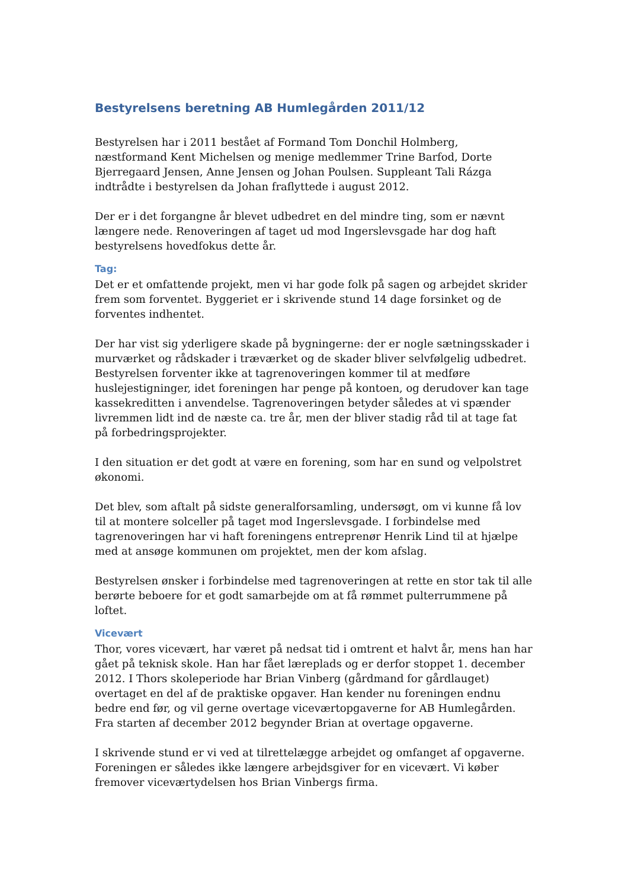Bestyrelsens beretning AB Humlegården 2011/12
Bestyrelsen har i 2011 bestået af Formand Tom Donchil Holmberg, næstformand Kent Michelsen og menige medlemmer Trine Barfod, Dorte Bjerregaard Jensen, Anne Jensen og Johan Poulsen. Suppleant Tali Rázga indtrådte i bestyrelsen da Johan fraflyttede i august 2012.
Der er i det forgangne år blevet udbedret en del mindre ting, som er nævnt længere nede. Renoveringen af taget ud mod Ingerslevsgade har dog haft bestyrelsens hovedfokus dette år.
Tag:
Det er et omfattende projekt, men vi har gode folk på sagen og arbejdet skrider frem som forventet. Byggeriet er i skrivende stund 14 dage forsinket og de forventes indhentet.
Der har vist sig yderligere skade på bygningerne: der er nogle sætningsskader i murværket og rådskader i træværket og de skader bliver selvfølgelig udbedret. Bestyrelsen forventer ikke at tagrenoveringen kommer til at medføre huslejestigninger, idet foreningen har penge på kontoen, og derudover kan tage kassekreditten i anvendelse. Tagrenoveringen betyder således at vi spænder livremmen lidt ind de næste ca. tre år, men der bliver stadig råd til at tage fat på forbedringsprojekter.
I den situation er det godt at være en forening, som har en sund og velpolstret økonomi.
Det blev, som aftalt på sidste generalforsamling, undersøgt, om vi kunne få lov til at montere solceller på taget mod Ingerslevsgade. I forbindelse med tagrenoveringen har vi haft foreningens entreprenør Henrik Lind til at hjælpe med at ansøge kommunen om projektet, men der kom afslag.
Bestyrelsen ønsker i forbindelse med tagrenoveringen at rette en stor tak til alle berørte beboere for et godt samarbejde om at få rømmet pulterrummene på loftet.
Vicevært
Thor, vores vicevært, har været på nedsat tid i omtrent et halvt år, mens han har gået på teknisk skole. Han har fået læreplads og er derfor stoppet 1. december 2012. I Thors skoleperiode har Brian Vinberg (gårdmand for gårdlauget) overtaget en del af de praktiske opgaver. Han kender nu foreningen endnu bedre end før, og vil gerne overtage viceværtopgaverne for AB Humlegården. Fra starten af december 2012 begynder Brian at overtage opgaverne.
I skrivende stund er vi ved at tilrettelægge arbejdet og omfanget af opgaverne. Foreningen er således ikke længere arbejdsgiver for en vicevært. Vi køber fremover viceværtydelsen hos Brian Vinbergs firma.